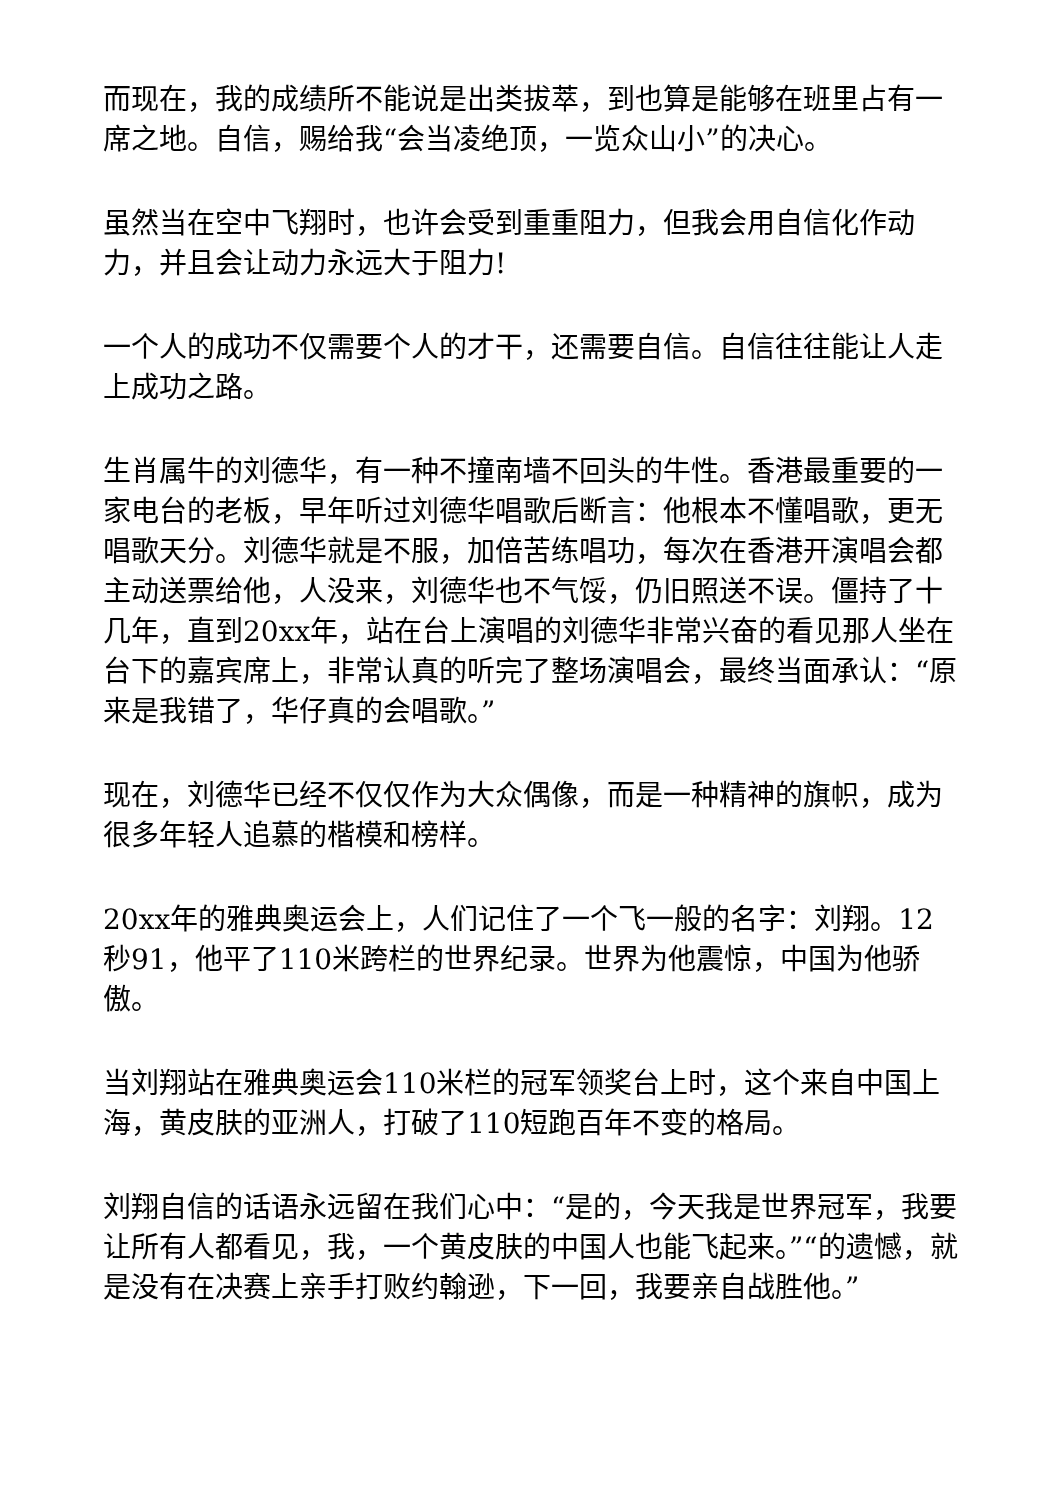而现在，我的成绩所不能说是出类拔萃，到也算是能够在班里占有一席之地。自信，赐给我“会当凌绝顶，一览众山小”的决心。
虽然当在空中飞翔时，也许会受到重重阻力，但我会用自信化作动力，并且会让动力永远大于阻力!
一个人的成功不仅需要个人的才干，还需要自信。自信往往能让人走上成功之路。
生肖属牛的刘德华，有一种不撞南墙不回头的牛性。香港最重要的一家电台的老板，早年听过刘德华唱歌后断言：他根本不懂唱歌，更无唱歌天分。刘德华就是不服，加倍苦练唱功，每次在香港开演唱会都主动送票给他，人没来，刘德华也不气馁，仍旧照送不误。僵持了十几年，直到20xx年，站在台上演唱的刘德华非常兴奋的看见那人坐在台下的嘉宾席上，非常认真的听完了整场演唱会，最终当面承认：“原来是我错了，华仔真的会唱歌。”
现在，刘德华已经不仅仅作为大众偶像，而是一种精神的旗帜，成为很多年轻人追慕的楷模和榜样。
20xx年的雅典奥运会上，人们记住了一个飞一般的名字：刘翔。12秒91，他平了110米跨栏的世界纪录。世界为他震惊，中国为他骄傲。
当刘翔站在雅典奥运会110米栏的冠军领奖台上时，这个来自中国上海，黄皮肤的亚洲人，打破了110短跑百年不变的格局。
刘翔自信的话语永远留在我们心中：“是的，今天我是世界冠军，我要让所有人都看见，我，一个黄皮肤的中国人也能飞起来。”“的遗憾，就是没有在决赛上亲手打败约翰逊，下一回，我要亲自战胜他。”